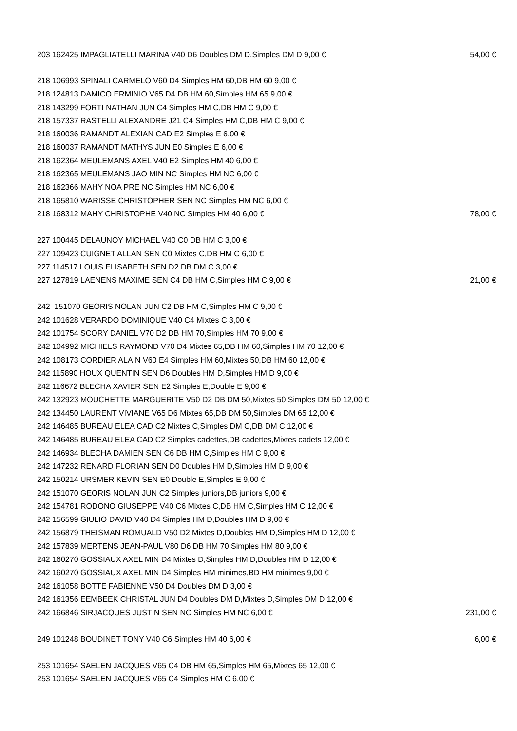| 203 162425 IMPAGLIATELLI MARINA V40 D6 Doubles DM D,Simples DM D 9,00 € | 54,00 € |
| 218 106993 SPINALI CARMELO V60 D4 Simples HM 60,DB HM 60 9,00 € | |
| 218 124813 DAMICO ERMINIO V65 D4 DB HM 60,Simples HM 65 9,00 € | |
| 218 143299 FORTI NATHAN JUN C4 Simples HM C,DB HM C 9,00 € | |
| 218 157337 RASTELLI ALEXANDRE J21 C4 Simples HM C,DB HM C 9,00 € | |
| 218 160036 RAMANDT ALEXIAN CAD E2 Simples E 6,00 € | |
| 218 160037 RAMANDT MATHYS JUN E0 Simples E 6,00 € | |
| 218 162364 MEULEMANS AXEL V40 E2 Simples HM 40 6,00 € | |
| 218 162365 MEULEMANS JAO MIN NC Simples HM NC 6,00 € | |
| 218 162366 MAHY NOA PRE NC Simples HM NC 6,00 € | |
| 218 165810 WARISSE CHRISTOPHER SEN NC Simples HM NC 6,00 € | |
| 218 168312 MAHY CHRISTOPHE V40 NC Simples HM 40 6,00 € | 78,00 € |
| 227 100445 DELAUNOY MICHAEL V40 C0 DB HM C 3,00 € | |
| 227 109423 CUIGNET ALLAN SEN C0 Mixtes C,DB HM C 6,00 € | |
| 227 114517 LOUIS ELISABETH SEN D2 DB DM C 3,00 € | |
| 227 127819 LAENENS MAXIME SEN C4 DB HM C,Simples HM C 9,00 € | 21,00 € |
| 242 151070 GEORIS NOLAN JUN C2 DB HM C,Simples HM C 9,00 € | |
| 242 101628 VERARDO DOMINIQUE V40 C4 Mixtes C 3,00 € | |
| 242 101754 SCORY DANIEL V70 D2 DB HM 70,Simples HM 70 9,00 € | |
| 242 104992 MICHIELS RAYMOND V70 D4 Mixtes 65,DB HM 60,Simples HM 70 12,00 € | |
| 242 108173 CORDIER ALAIN V60 E4 Simples HM 60,Mixtes 50,DB HM 60 12,00 € | |
| 242 115890 HOUX QUENTIN SEN D6 Doubles HM D,Simples HM D 9,00 € | |
| 242 116672 BLECHA XAVIER SEN E2 Simples E,Double E 9,00 € | |
| 242 132923 MOUCHETTE MARGUERITE V50 D2 DB DM 50,Mixtes 50,Simples DM 50 12,00 € | |
| 242 134450 LAURENT VIVIANE V65 D6 Mixtes 65,DB DM 50,Simples DM 65 12,00 € | |
| 242 146485 BUREAU ELEA CAD C2 Mixtes C,Simples DM C,DB DM C 12,00 € | |
| 242 146485 BUREAU ELEA CAD C2 Simples cadettes,DB cadettes,Mixtes cadets 12,00 € | |
| 242 146934 BLECHA DAMIEN SEN C6 DB HM C,Simples HM C 9,00 € | |
| 242 147232 RENARD FLORIAN SEN D0 Doubles HM D,Simples HM D 9,00 € | |
| 242 150214 URSMER KEVIN SEN E0 Double E,Simples E 9,00 € | |
| 242 151070 GEORIS NOLAN JUN C2 Simples juniors,DB juniors 9,00 € | |
| 242 154781 RODONO GIUSEPPE V40 C6 Mixtes C,DB HM C,Simples HM C 12,00 € | |
| 242 156599 GIULIO DAVID V40 D4 Simples HM D,Doubles HM D 9,00 € | |
| 242 156879 THEISMAN ROMUALD V50 D2 Mixtes D,Doubles HM D,Simples HM D 12,00 € | |
| 242 157839 MERTENS JEAN-PAUL V80 D6 DB HM 70,Simples HM 80 9,00 € | |
| 242 160270 GOSSIAUX AXEL MIN D4 Mixtes D,Simples HM D,Doubles HM D 12,00 € | |
| 242 160270 GOSSIAUX AXEL MIN D4 Simples HM minimes,BD HM minimes 9,00 € | |
| 242 161058 BOTTE FABIENNE V50 D4 Doubles DM D 3,00 € | |
| 242 161356 EEMBEEK CHRISTAL JUN D4 Doubles DM D,Mixtes D,Simples DM D 12,00 € | |
| 242 166846 SIRJACQUES JUSTIN SEN NC Simples HM NC 6,00 € | 231,00 € |
| 249 101248 BOUDINET TONY V40 C6 Simples HM 40 6,00 € | 6,00 € |
| 253 101654 SAELEN JACQUES V65 C4 DB HM 65,Simples HM 65,Mixtes 65 12,00 € | |
| 253 101654 SAELEN JACQUES V65 C4 Simples HM C 6,00 € | |